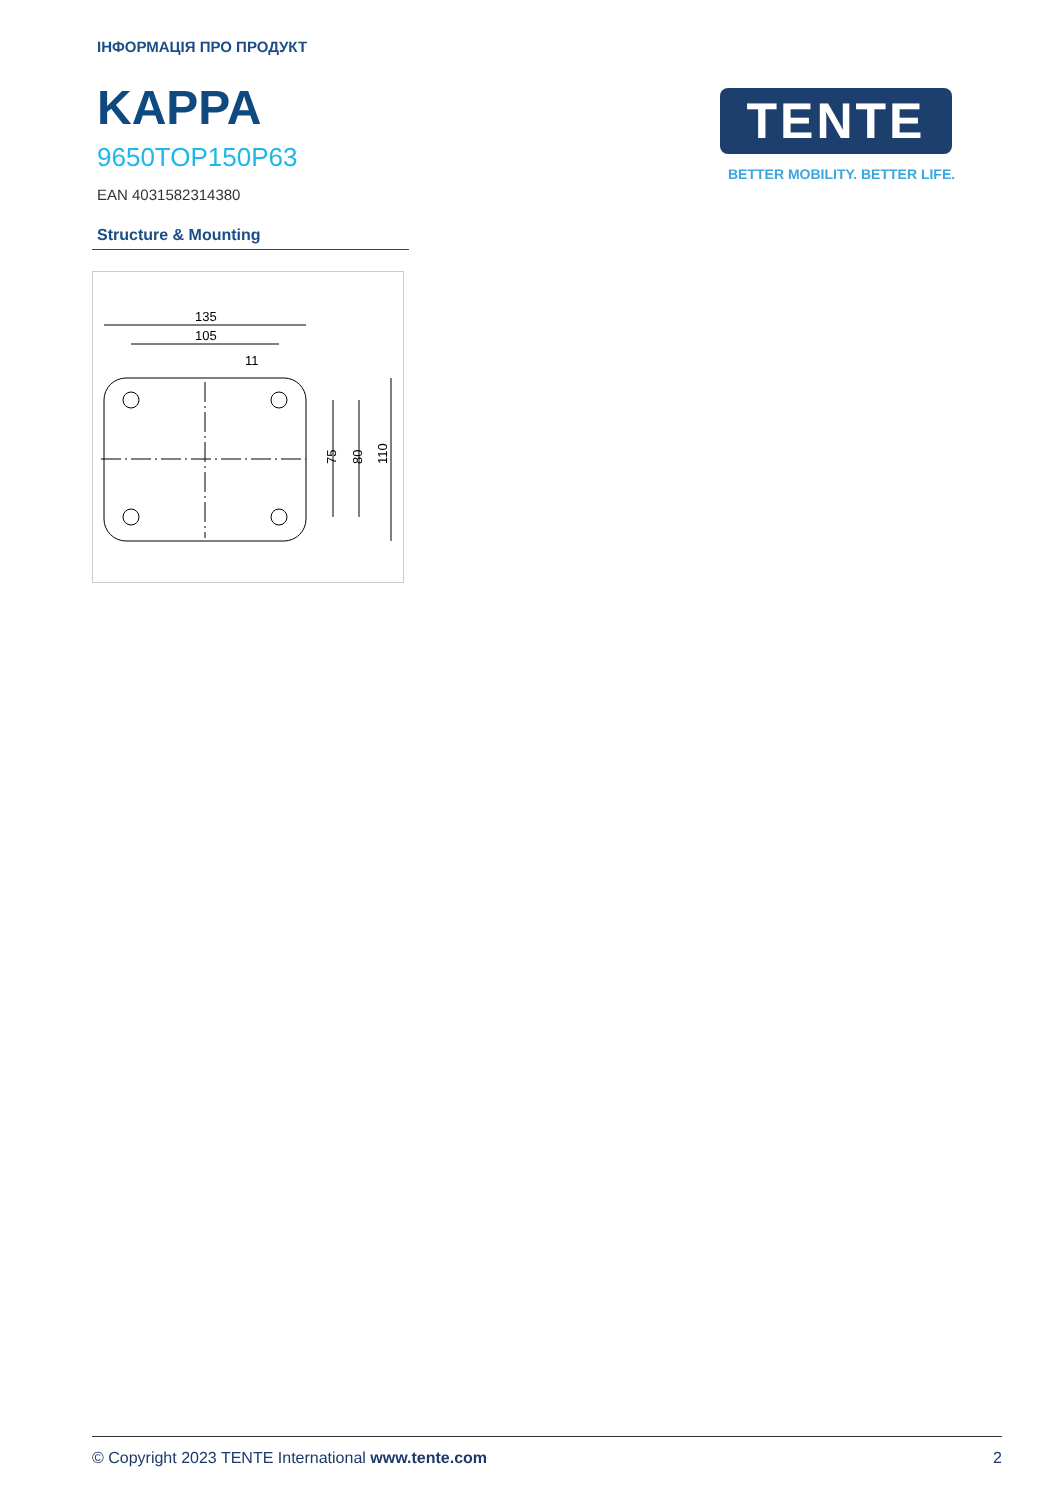ІНФОРМАЦІЯ ПРО ПРОДУКТ
KAPPA
9650TOP150P63
EAN 4031582314380
TENTE
BETTER MOBILITY. BETTER LIFE.
Structure & Mounting
135
105
11
75
80
110
© Copyright 2023 TENTE International www.tente.com 2